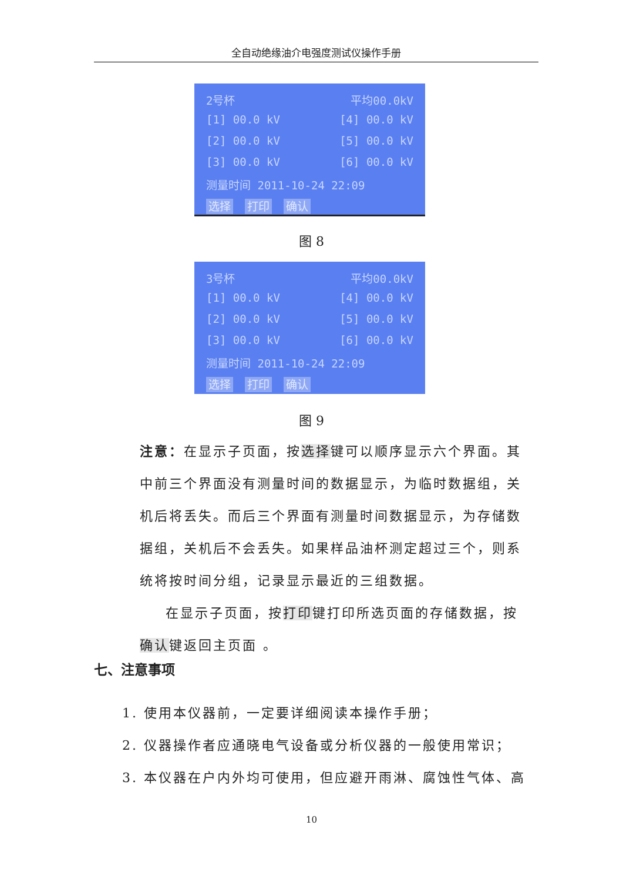全自动绝缘油介电强度测试仪操作手册
2号杯 平均00.0kV
[1] 00.0 kV [4] 00.0 kV
[2] 00.0 kV [5] 00.0 kV
[3] 00.0 kV [6] 00.0 kV
测量时间 2011-10-24 22:09
选择 打印 确认
图 8
3号杯 平均00.0kV
[1] 00.0 kV [4] 00.0 kV
[2] 00.0 kV [5] 00.0 kV
[3] 00.0 kV [6] 00.0 kV
测量时间 2011-10-24 22:09
选择 打印 确认
图 9
注意：在显示子页面，按选择键可以顺序显示六个界面。其中前三个界面没有测量时间的数据显示，为临时数据组，关机后将丢失。而后三个界面有测量时间数据显示，为存储数据组，关机后不会丢失。如果样品油杯测定超过三个，则系统将按时间分组，记录显示最近的三组数据。
在显示子页面，按打印键打印所选页面的存储数据，按确认键返回主页面 。
七、注意事项
1. 使用本仪器前，一定要详细阅读本操作手册；
2. 仪器操作者应通晓电气设备或分析仪器的一般使用常识；
3. 本仪器在户内外均可使用，但应避开雨淋、腐蚀性气体、高
10